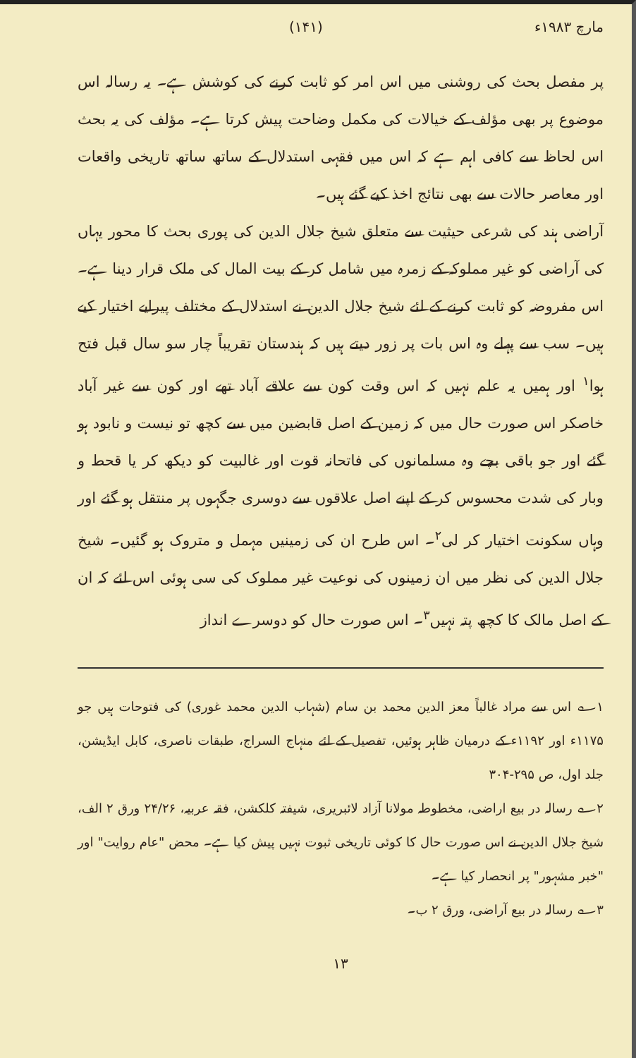مارچ ۱۹۸۳ء (۱۴۱)
پر مفصل بحث کی روشنی میں اس امر کو ثابت کرنے کی کوشش ہے۔ یہ رسالہ اس موضوع پر بھی مؤلف کے خیالات کی مکمل وضاحت پیش کرتا ہے۔ مؤلف کی یہ بحث اس لحاظ سے کافی اہم ہے کہ اس میں فقہی استدلال کے ساتھ ساتھ تاریخی واقعات اور معاصر حالات سے بھی نتائج اخذ کیے گئے ہیں۔
آراضی ہند کی شرعی حیثیت سے متعلق شیخ جلال الدین کی پوری بحث کا محور یہاں کی آراضی کو غیر مملوکہ کے زمرہ میں شامل کر کے بیت المال کی ملک قرار دینا ہے۔ اس مفروضہ کو ثابت کرنے کے لئے شیخ جلال الدین نے استدلال کے مختلف پیرایے اختیار کیے ہیں۔ سب سے پہلے وہ اس بات پر زور دیتے ہیں کہ ہندستان تقریباً چار سو سال قبل فتح ہوا<sup>۱</sup> اور ہمیں یہ علم نہیں کہ اس وقت کون سے علاقے آباد تھے اور کون سے غیر آباد خاصکر اس صورت حال میں کہ زمین کے اصل قابضین میں سے کچھ تو نیست و نابود ہو گئے اور جو باقی بچے وہ مسلمانوں کی فاتحانہ قوت اور غالبیت کو دیکھ کر یا قحط و وبار کی شدت محسوس کر کے اپنے اصل علاقوں سے دوسری جگہوں پر منتقل ہو گئے اور وہاں سکونت اختیار کر لی<sup>۲</sup>۔ اس طرح ان کی زمینیں مہمل و متروک ہو گئیں۔ شیخ جلال الدین کی نظر میں ان زمینوں کی نوعیت غیر مملوک کی سی ہوئی اس لئے کہ ان کے اصل مالک کا کچھ پتہ نہیں<sup>۳</sup>۔ اس صورت حال کو دوسرے انداز
۱؎ اس سے مراد غالباً معز الدین محمد بن سام (شہاب الدین محمد غوری) کی فتوحات ہیں جو ۱۱۷۵ء اور ۱۱۹۲ء کے درمیان ظاہر ہوئیں، تفصیل کے لئے منہاج السراج، طبقات ناصری، کابل ایڈیشن، جلد اول، ص ۲۹۵-۳۰۴
۲؎ رسالہ در بیع اراضی، مخطوطہ مولانا آزاد لائبریری، شیفتہ کلکشن، فقہ عربیہ، ۲۴/۲۶ ورق ۲ الف، شیخ جلال الدین نے اس صورت حال کا کوئی تاریخی ثبوت نہیں پیش کیا ہے۔ محض "عام روایت" اور "خبر مشہور" پر انحصار کیا ہے۔
۳؎ رسالہ در بیع آراضی، ورق ۲ ب۔
۱۳